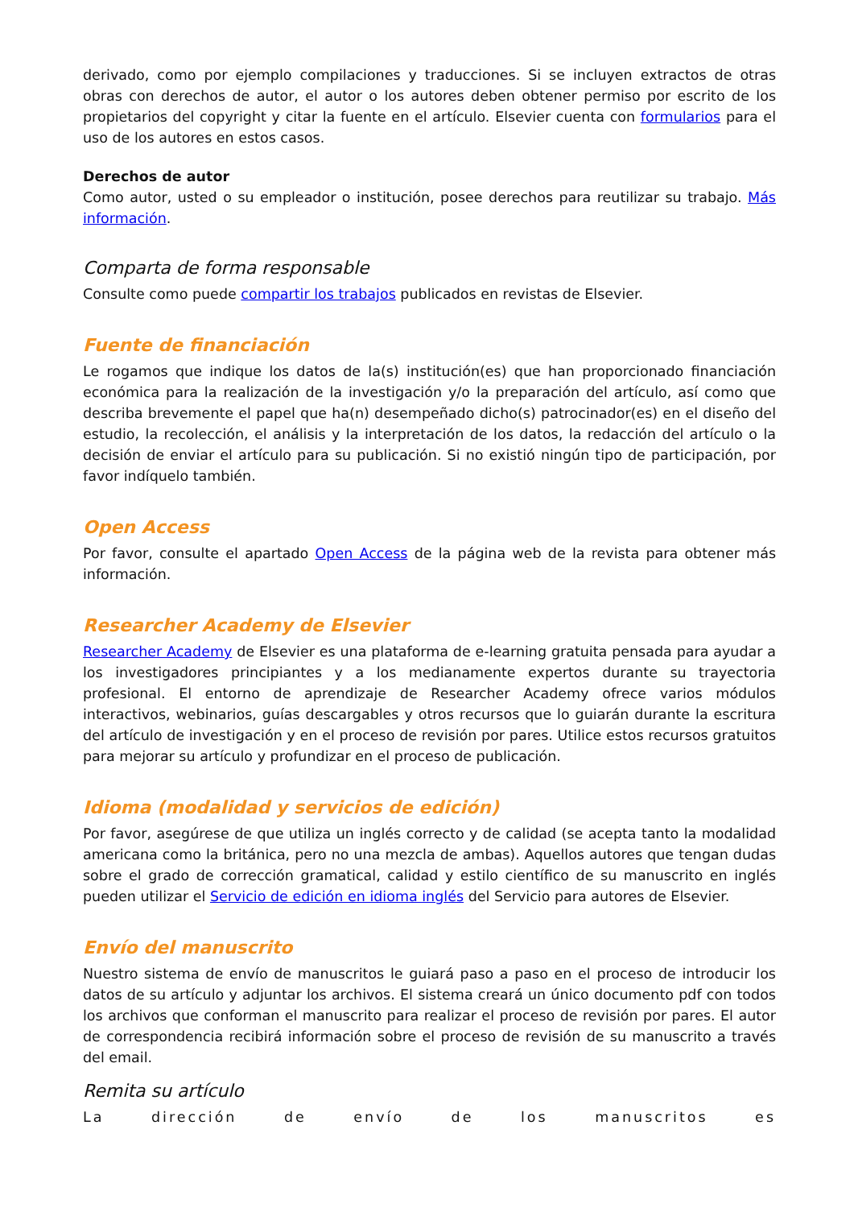derivado, como por ejemplo compilaciones y traducciones. Si se incluyen extractos de otras obras con derechos de autor, el autor o los autores deben obtener permiso por escrito de los propietarios del copyright y citar la fuente en el artículo. Elsevier cuenta con formularios para el uso de los autores en estos casos.
Derechos de autor
Como autor, usted o su empleador o institución, posee derechos para reutilizar su trabajo. Más información.
Comparta de forma responsable
Consulte como puede compartir los trabajos publicados en revistas de Elsevier.
Fuente de financiación
Le rogamos que indique los datos de la(s) institución(es) que han proporcionado financiación económica para la realización de la investigación y/o la preparación del artículo, así como que describa brevemente el papel que ha(n) desempeñado dicho(s) patrocinador(es) en el diseño del estudio, la recolección, el análisis y la interpretación de los datos, la redacción del artículo o la decisión de enviar el artículo para su publicación. Si no existió ningún tipo de participación, por favor indíquelo también.
Open Access
Por favor, consulte el apartado Open Access de la página web de la revista para obtener más información.
Researcher Academy de Elsevier
Researcher Academy de Elsevier es una plataforma de e-learning gratuita pensada para ayudar a los investigadores principiantes y a los medianamente expertos durante su trayectoria profesional. El entorno de aprendizaje de Researcher Academy ofrece varios módulos interactivos, webinarios, guías descargables y otros recursos que lo guiarán durante la escritura del artículo de investigación y en el proceso de revisión por pares. Utilice estos recursos gratuitos para mejorar su artículo y profundizar en el proceso de publicación.
Idioma (modalidad y servicios de edición)
Por favor, asegúrese de que utiliza un inglés correcto y de calidad (se acepta tanto la modalidad americana como la británica, pero no una mezcla de ambas). Aquellos autores que tengan dudas sobre el grado de corrección gramatical, calidad y estilo científico de su manuscrito en inglés pueden utilizar el Servicio de edición en idioma inglés del Servicio para autores de Elsevier.
Envío del manuscrito
Nuestro sistema de envío de manuscritos le guiará paso a paso en el proceso de introducir los datos de su artículo y adjuntar los archivos. El sistema creará un único documento pdf con todos los archivos que conforman el manuscrito para realizar el proceso de revisión por pares. El autor de correspondencia recibirá información sobre el proceso de revisión de su manuscrito a través del email.
Remita su artículo
La dirección de envío de los manuscritos es